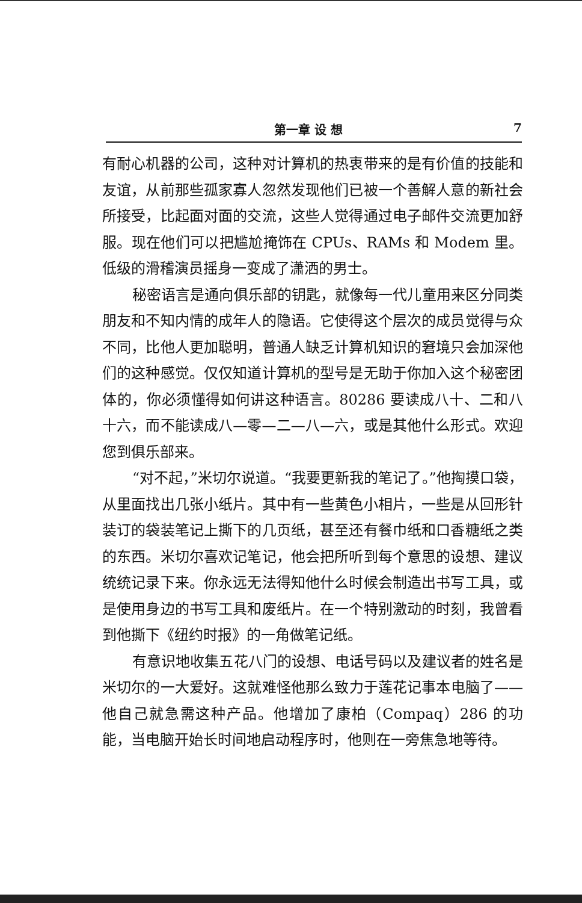第一章 设 想 7
有耐心机器的公司，这种对计算机的热衷带来的是有价值的技能和友谊，从前那些孤家寡人忽然发现他们已被一个善解人意的新社会所接受，比起面对面的交流，这些人觉得通过电子邮件交流更加舒服。现在他们可以把尴尬掩饰在 CPUs、RAMs 和 Modem 里。低级的滑稽演员摇身一变成了潇洒的男士。
秘密语言是通向俱乐部的钥匙，就像每一代儿童用来区分同类朋友和不知内情的成年人的隐语。它使得这个层次的成员觉得与众不同，比他人更加聪明，普通人缺乏计算机知识的窘境只会加深他们的这种感觉。仅仅知道计算机的型号是无助于你加入这个秘密团体的，你必须懂得如何讲这种语言。80286 要读成八十、二和八十六，而不能读成八—零—二—八—六，或是其他什么形式。欢迎您到俱乐部来。
“对不起，”米切尔说道。“我要更新我的笔记了。”他掏摸口袋，从里面找出几张小纸片。其中有一些黄色小相片，一些是从回形针装订的袋装笔记上撕下的几页纸，甚至还有餐巾纸和口香糖纸之类的东西。米切尔喜欢记笔记，他会把所听到每个意思的设想、建议统统记录下来。你永远无法得知他什么时候会制造出书写工具，或是使用身边的书写工具和废纸片。在一个特别激动的时刻，我曾看到他撕下《纽约时报》的一角做笔记纸。
有意识地收集五花八门的设想、电话号码以及建议者的姓名是米切尔的一大爱好。这就难怪他那么致力于莲花记事本电脑了——他自己就急需这种产品。他增加了康柏（Compaq）286 的功能，当电脑开始长时间地启动程序时，他则在一旁焦急地等待。